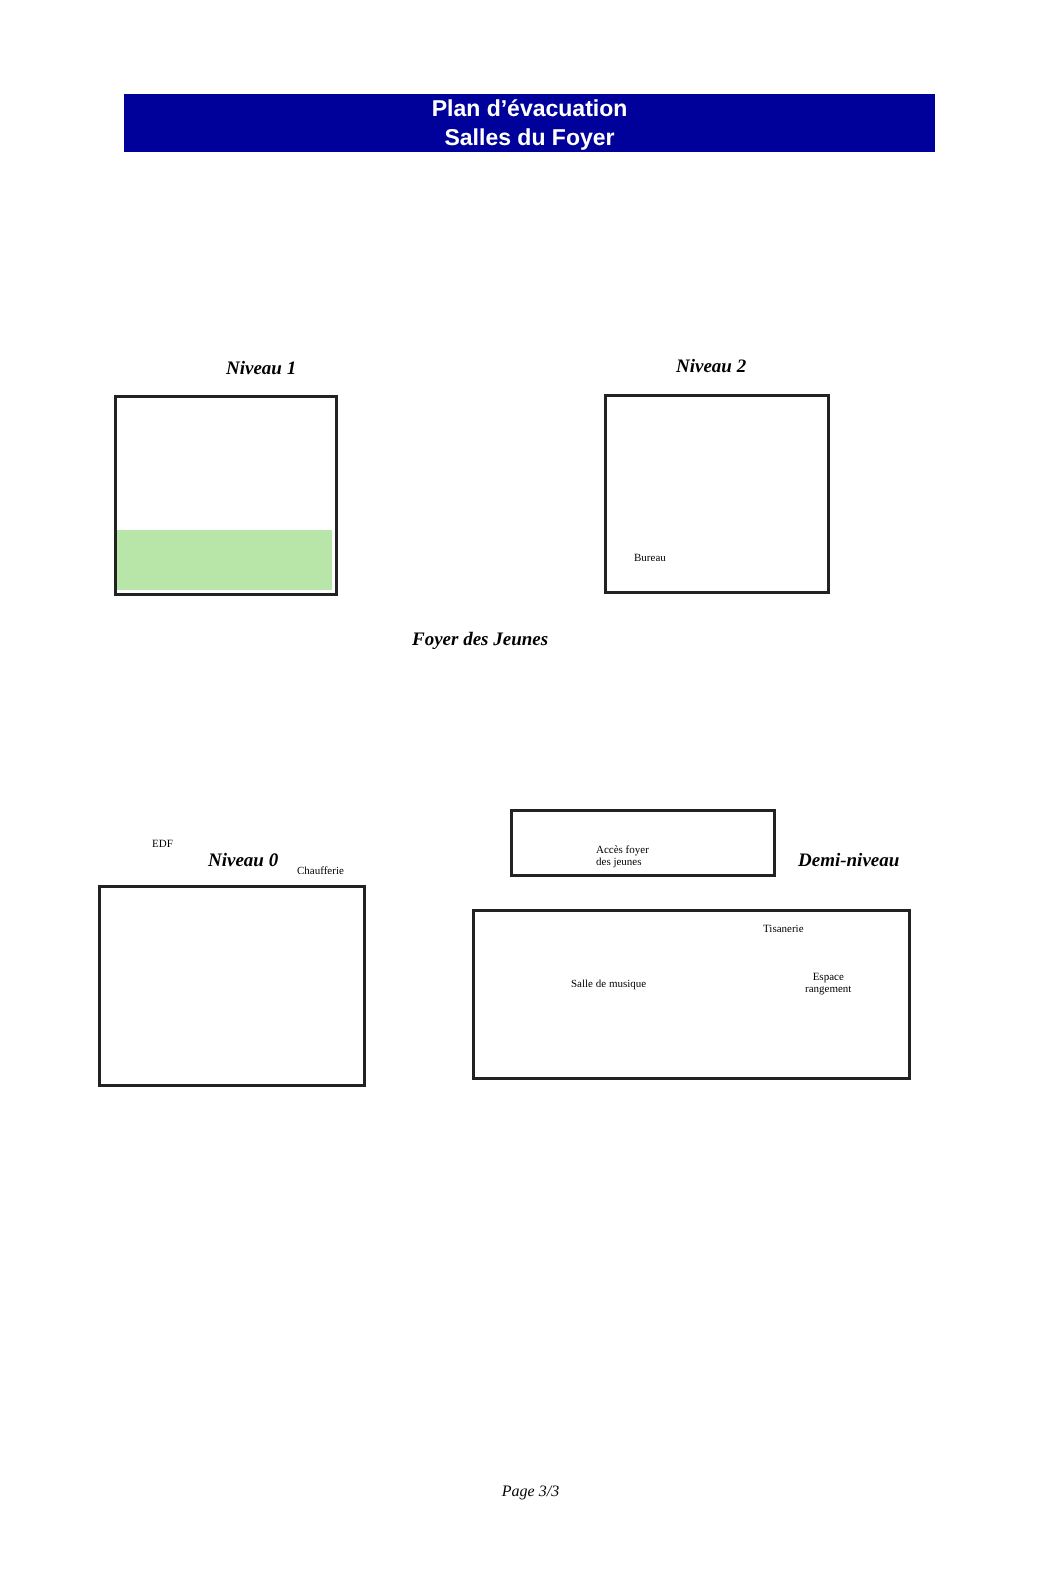Plan d’évacuation
Salles du Foyer
Niveau 1 Niveau 2
Bureau
Foyer des Jeunes
EDF
Niveau 0 Chaufferie
Accès foyer
des jeunes
Demi-niveau
Tisanerie
Salle de musique
Espace
rangement
Page 3/3